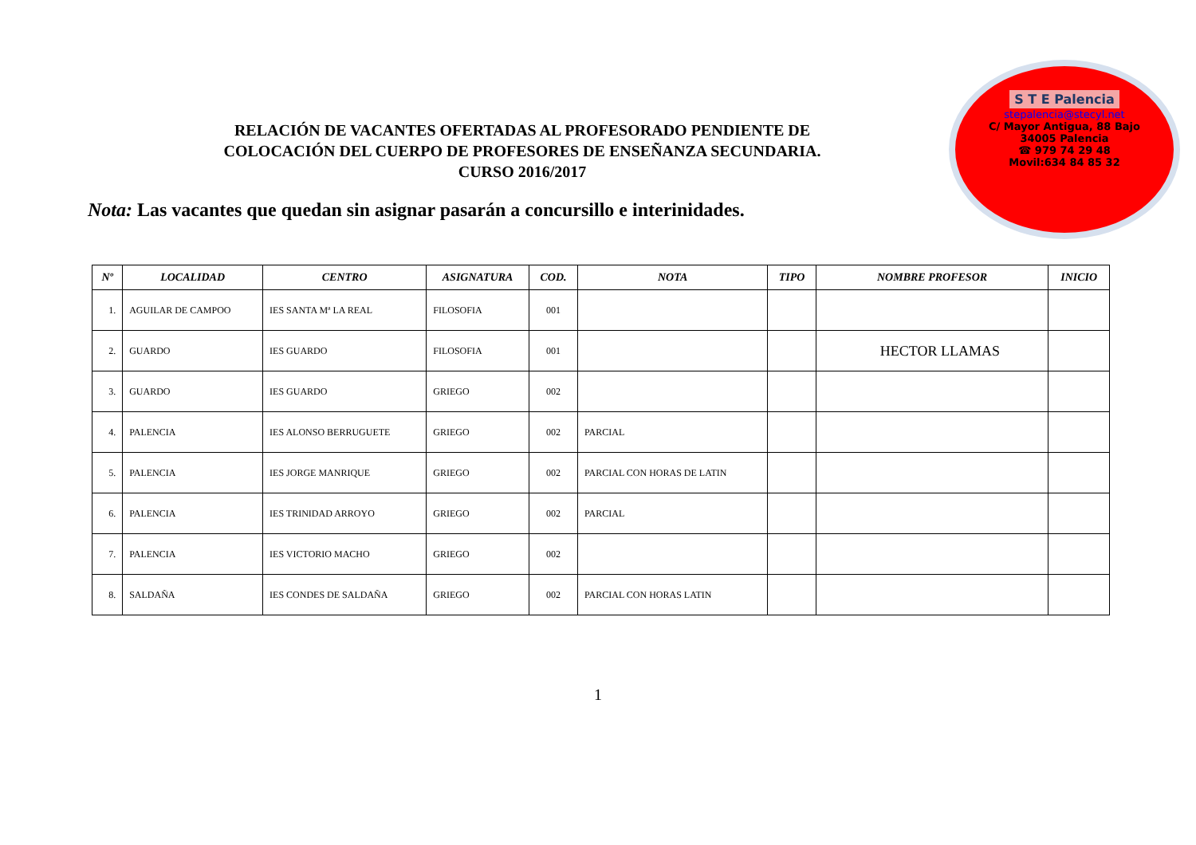RELACIÓN DE VACANTES OFERTADAS AL PROFESORADO PENDIENTE DE
COLOCACIÓN DEL CUERPO DE PROFESORES DE ENSEÑANZA SECUNDARIA.
CURSO 2016/2017
Nota: Las vacantes que quedan sin asignar pasarán a concursillo e interinidades.
S T E Palencia
stepalencia@stecyl.net
C/ Mayor Antigua, 88 Bajo
34005 Palencia
☎ 979 74 29 48
Movil:634 84 85 32
| Nº | LOCALIDAD | CENTRO | ASIGNATURA | COD. | NOTA | TIPO | NOMBRE PROFESOR | INICIO |
| --- | --- | --- | --- | --- | --- | --- | --- | --- |
| 1. | AGUILAR DE CAMPOO | IES SANTA Mª LA REAL | FILOSOFIA | 001 | | | | |
| 2. | GUARDO | IES GUARDO | FILOSOFIA | 001 | | | HECTOR LLAMAS | |
| 3. | GUARDO | IES GUARDO | GRIEGO | 002 | | | | |
| 4. | PALENCIA | IES ALONSO BERRUGUETE | GRIEGO | 002 | PARCIAL | | | |
| 5. | PALENCIA | IES JORGE MANRIQUE | GRIEGO | 002 | PARCIAL CON HORAS DE LATIN | | | |
| 6. | PALENCIA | IES TRINIDAD ARROYO | GRIEGO | 002 | PARCIAL | | | |
| 7. | PALENCIA | IES VICTORIO MACHO | GRIEGO | 002 | | | | |
| 8. | SALDAÑA | IES CONDES DE SALDAÑA | GRIEGO | 002 | PARCIAL CON HORAS LATIN | | | |
1